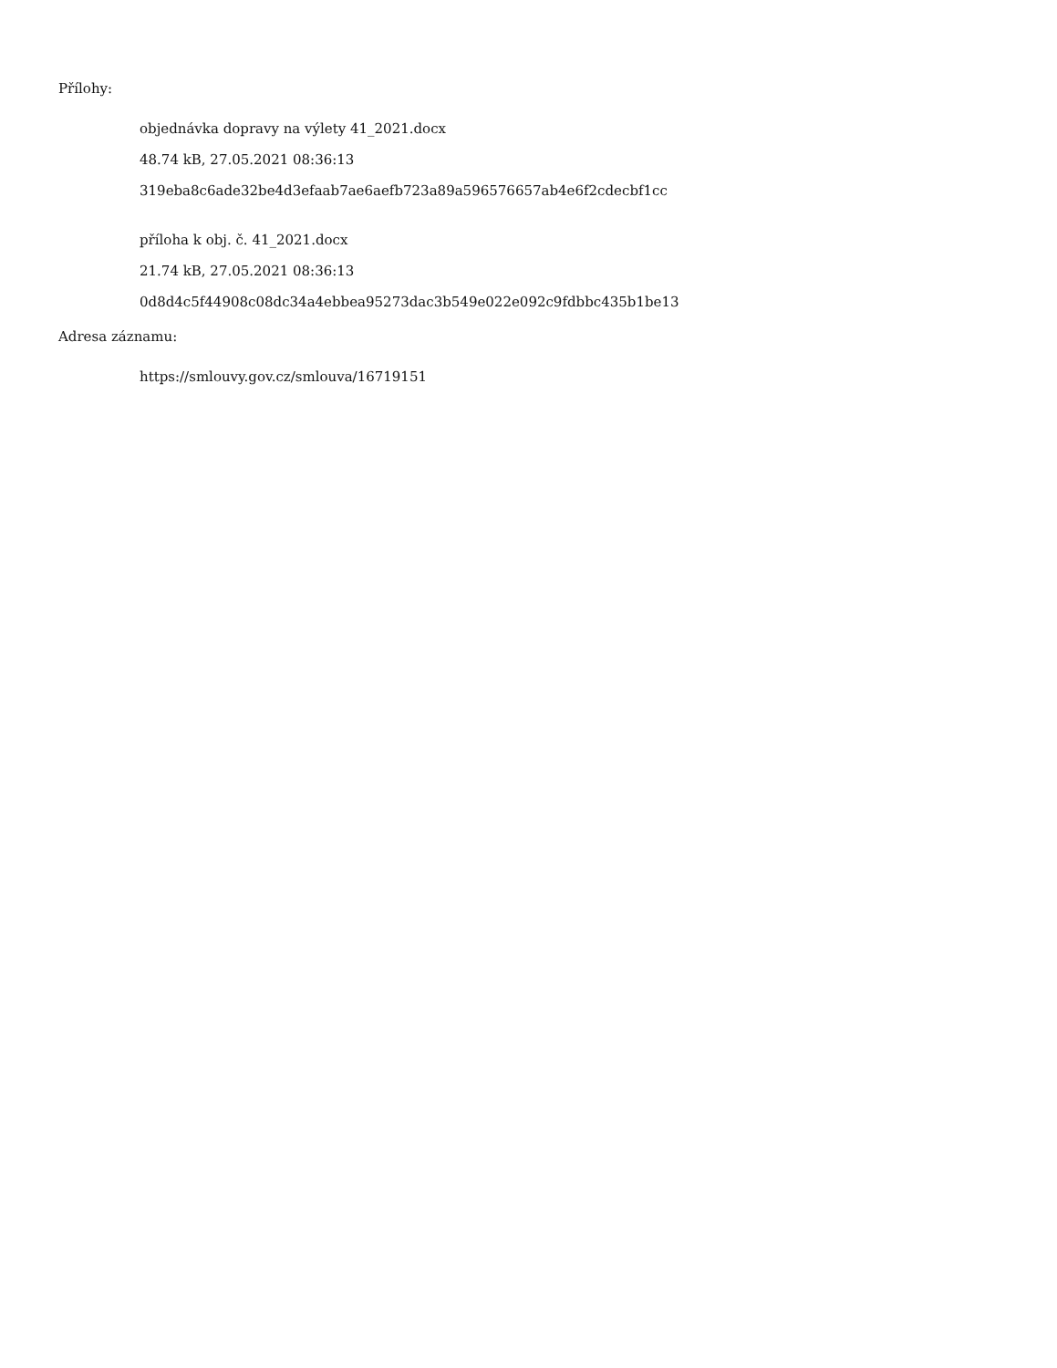Přílohy:
objednávka dopravy na výlety 41_2021.docx
48.74 kB, 27.05.2021 08:36:13
319eba8c6ade32be4d3efaab7ae6aefb723a89a596576657ab4e6f2cdecbf1cc
příloha k obj. č. 41_2021.docx
21.74 kB, 27.05.2021 08:36:13
0d8d4c5f44908c08dc34a4ebbea95273dac3b549e022e092c9fdbbc435b1be13
Adresa záznamu:
https://smlouvy.gov.cz/smlouva/16719151